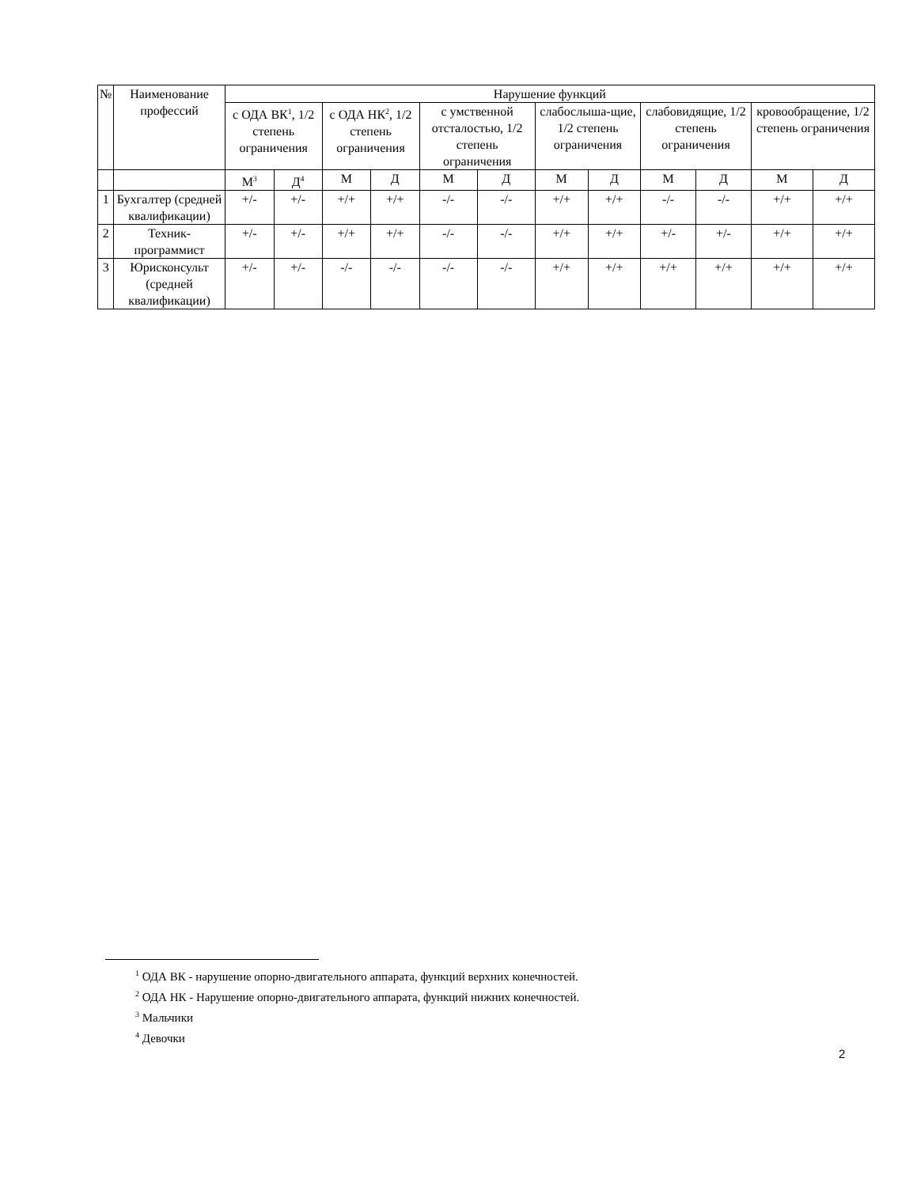| № | Наименование профессий | Нарушение функций | | | | | | | | | | | |
| --- | --- | --- | --- | --- | --- | --- | --- | --- | --- | --- | --- | --- | --- |
| | | с ОДА ВК<sup>1</sup>, 1/2 степень ограничения | | с ОДА НК<sup>2</sup>, 1/2 степень ограничения | | с умственной отсталостью, 1/2 степень ограничения | | слабослыша-щие, 1/2 степень ограничения | | слабовидящие, 1/2 степень ограничения | | кровообращение, 1/2 степень ограничения | |
| | | М<sup>3</sup> | Д<sup>4</sup> | М | Д | М | Д | М | Д | М | Д | М | Д |
| 1 | Бухгалтер (средней квалификации) | +/- | +/- | +/+ | +/+ | -/- | -/- | +/+ | +/+ | -/- | -/- | +/+ | +/+ |
| 2 | Техник-программист | +/- | +/- | +/+ | +/+ | -/- | -/- | +/+ | +/+ | +/- | +/- | +/+ | +/+ |
| 3 | Юрисконсульт (средней квалификации) | +/- | +/- | -/- | -/- | -/- | -/- | +/+ | +/+ | +/+ | +/+ | +/+ | +/+ |
<sup>1</sup> ОДА ВК - нарушение опорно-двигательного аппарата, функций верхних конечностей.
<sup>2</sup> ОДА НК - Нарушение опорно-двигательного аппарата, функций нижних конечностей.
<sup>3</sup> Мальчики
<sup>4</sup> Девочки
2